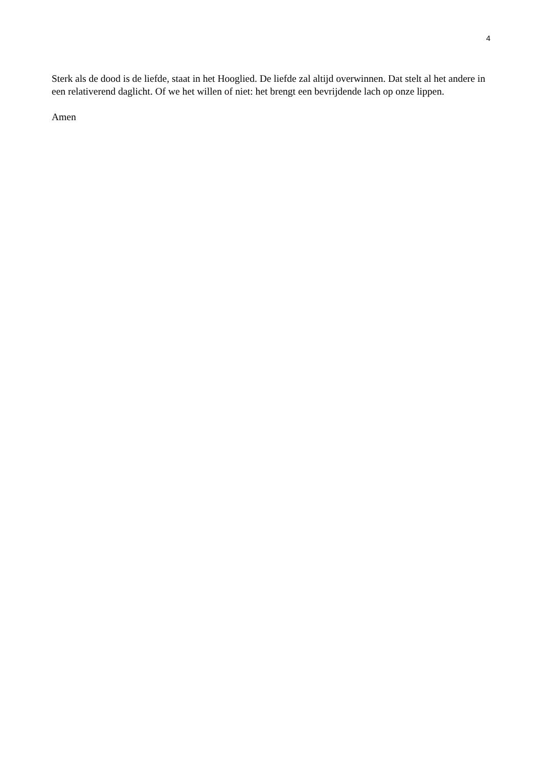4
Sterk als de dood is de liefde, staat in het Hooglied. De liefde zal altijd overwinnen. Dat stelt al het andere in een relativerend daglicht. Of we het willen of niet: het brengt een bevrijdende lach op onze lippen.
Amen